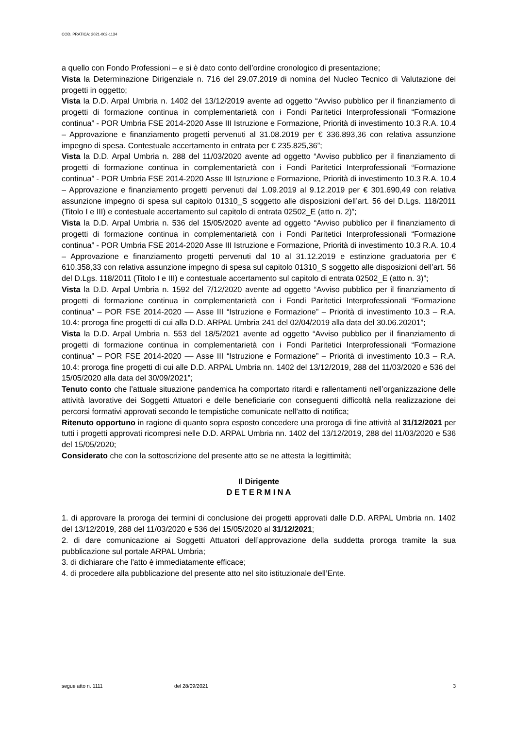COD. PRATICA: 2021-002-1134
a quello con Fondo Professioni – e si è dato conto dell’ordine cronologico di presentazione;
Vista la Determinazione Dirigenziale n. 716 del 29.07.2019 di nomina del Nucleo Tecnico di Valutazione dei progetti in oggetto;
Vista la D.D. Arpal Umbria n. 1402 del 13/12/2019 avente ad oggetto “Avviso pubblico per il finanziamento di progetti di formazione continua in complementarietà con i Fondi Paritetici Interprofessionali “Formazione continua” - POR Umbria FSE 2014-2020 Asse III Istruzione e Formazione, Priorità di investimento 10.3 R.A. 10.4 – Approvazione e finanziamento progetti pervenuti al 31.08.2019 per € 336.893,36 con relativa assunzione impegno di spesa. Contestuale accertamento in entrata per € 235.825,36”;
Vista la D.D. Arpal Umbria n. 288 del 11/03/2020 avente ad oggetto “Avviso pubblico per il finanziamento di progetti di formazione continua in complementarietà con i Fondi Paritetici Interprofessionali “Formazione continua” - POR Umbria FSE 2014-2020 Asse III Istruzione e Formazione, Priorità di investimento 10.3 R.A. 10.4 – Approvazione e finanziamento progetti pervenuti dal 1.09.2019 al 9.12.2019 per € 301.690,49 con relativa assunzione impegno di spesa sul capitolo 01310_S soggetto alle disposizioni dell’art. 56 del D.Lgs. 118/2011 (Titolo I e III) e contestuale accertamento sul capitolo di entrata 02502_E (atto n. 2)”;
Vista la D.D. Arpal Umbria n. 536 del 15/05/2020 avente ad oggetto “Avviso pubblico per il finanziamento di progetti di formazione continua in complementarietà con i Fondi Paritetici Interprofessionali “Formazione continua” - POR Umbria FSE 2014-2020 Asse III Istruzione e Formazione, Priorità di investimento 10.3 R.A. 10.4 – Approvazione e finanziamento progetti pervenuti dal 10 al 31.12.2019 e estinzione graduatoria per € 610.358,33 con relativa assunzione impegno di spesa sul capitolo 01310_S soggetto alle disposizioni dell’art. 56 del D.Lgs. 118/2011 (Titolo I e III) e contestuale accertamento sul capitolo di entrata 02502_E (atto n. 3)”;
Vista la D.D. Arpal Umbria n. 1592 del 7/12/2020 avente ad oggetto “Avviso pubblico per il finanziamento di progetti di formazione continua in complementarietà con i Fondi Paritetici Interprofessionali “Formazione continua” – POR FSE 2014-2020 –– Asse III “Istruzione e Formazione” – Priorità di investimento 10.3 – R.A. 10.4: proroga fine progetti di cui alla D.D. ARPAL Umbria 241 del 02/04/2019 alla data del 30.06.20201”;
Vista la D.D. Arpal Umbria n. 553 del 18/5/2021 avente ad oggetto “Avviso pubblico per il finanziamento di progetti di formazione continua in complementarietà con i Fondi Paritetici Interprofessionali “Formazione continua” – POR FSE 2014-2020 –– Asse III “Istruzione e Formazione” – Priorità di investimento 10.3 – R.A. 10.4: proroga fine progetti di cui alle D.D. ARPAL Umbria nn. 1402 del 13/12/2019, 288 del 11/03/2020 e 536 del 15/05/2020 alla data del 30/09/2021”;
Tenuto conto che l’attuale situazione pandemica ha comportato ritardi e rallentamenti nell’organizzazione delle attività lavorative dei Soggetti Attuatori e delle beneficiarie con conseguenti difficoltà nella realizzazione dei percorsi formativi approvati secondo le tempistiche comunicate nell’atto di notifica;
Ritenuto opportuno in ragione di quanto sopra esposto concedere una proroga di fine attività al 31/12/2021 per tutti i progetti approvati ricompresi nelle D.D. ARPAL Umbria nn. 1402 del 13/12/2019, 288 del 11/03/2020 e 536 del 15/05/2020;
Considerato che con la sottoscrizione del presente atto se ne attesta la legittimità;
Il Dirigente
D E T E R M I N A
1. di approvare la proroga dei termini di conclusione dei progetti approvati dalle D.D. ARPAL Umbria nn. 1402 del 13/12/2019, 288 del 11/03/2020 e 536 del 15/05/2020 al 31/12/2021;
2. di dare comunicazione ai Soggetti Attuatori dell’approvazione della suddetta proroga tramite la sua pubblicazione sul portale ARPAL Umbria;
3. di dichiarare che l'atto è immediatamente efficace;
4. di procedere alla pubblicazione del presente atto nel sito istituzionale dell’Ente.
segue atto n. 1111 del 28/09/2021 3